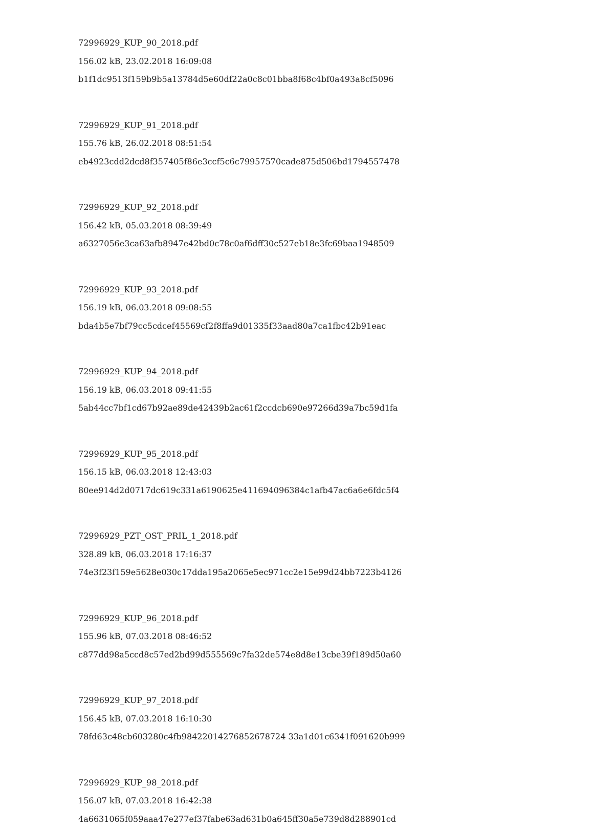72996929_KUP_90_2018.pdf
156.02 kB, 23.02.2018 16:09:08
b1f1dc9513f159b9b5a13784d5e60df22a0c8c01bba8f68c4bf0a493a8cf5096
72996929_KUP_91_2018.pdf
155.76 kB, 26.02.2018 08:51:54
eb4923cdd2dcd8f357405f86e3ccf5c6c79957570cade875d506bd1794557478
72996929_KUP_92_2018.pdf
156.42 kB, 05.03.2018 08:39:49
a6327056e3ca63afb8947e42bd0c78c0af6dff30c527eb18e3fc69baa1948509
72996929_KUP_93_2018.pdf
156.19 kB, 06.03.2018 09:08:55
bda4b5e7bf79cc5cdcef45569cf2f8ffa9d01335f33aad80a7ca1fbc42b91eac
72996929_KUP_94_2018.pdf
156.19 kB, 06.03.2018 09:41:55
5ab44cc7bf1cd67b92ae89de42439b2ac61f2ccdcb690e97266d39a7bc59d1fa
72996929_KUP_95_2018.pdf
156.15 kB, 06.03.2018 12:43:03
80ee914d2d0717dc619c331a6190625e411694096384c1afb47ac6a6e6fdc5f4
72996929_PZT_OST_PRIL_1_2018.pdf
328.89 kB, 06.03.2018 17:16:37
74e3f23f159e5628e030c17dda195a2065e5ec971cc2e15e99d24bb7223b4126
72996929_KUP_96_2018.pdf
155.96 kB, 07.03.2018 08:46:52
c877dd98a5ccd8c57ed2bd99d555569c7fa32de574e8d8e13cbe39f189d50a60
72996929_KUP_97_2018.pdf
156.45 kB, 07.03.2018 16:10:30
78fd63c48cb603280c4fb98422014276852678724 33a1d01c6341f091620b999
72996929_KUP_98_2018.pdf
156.07 kB, 07.03.2018 16:42:38
4a6631065f059aaa47e277ef37fabe63ad631b0a645ff30a5e739d8d288901cd